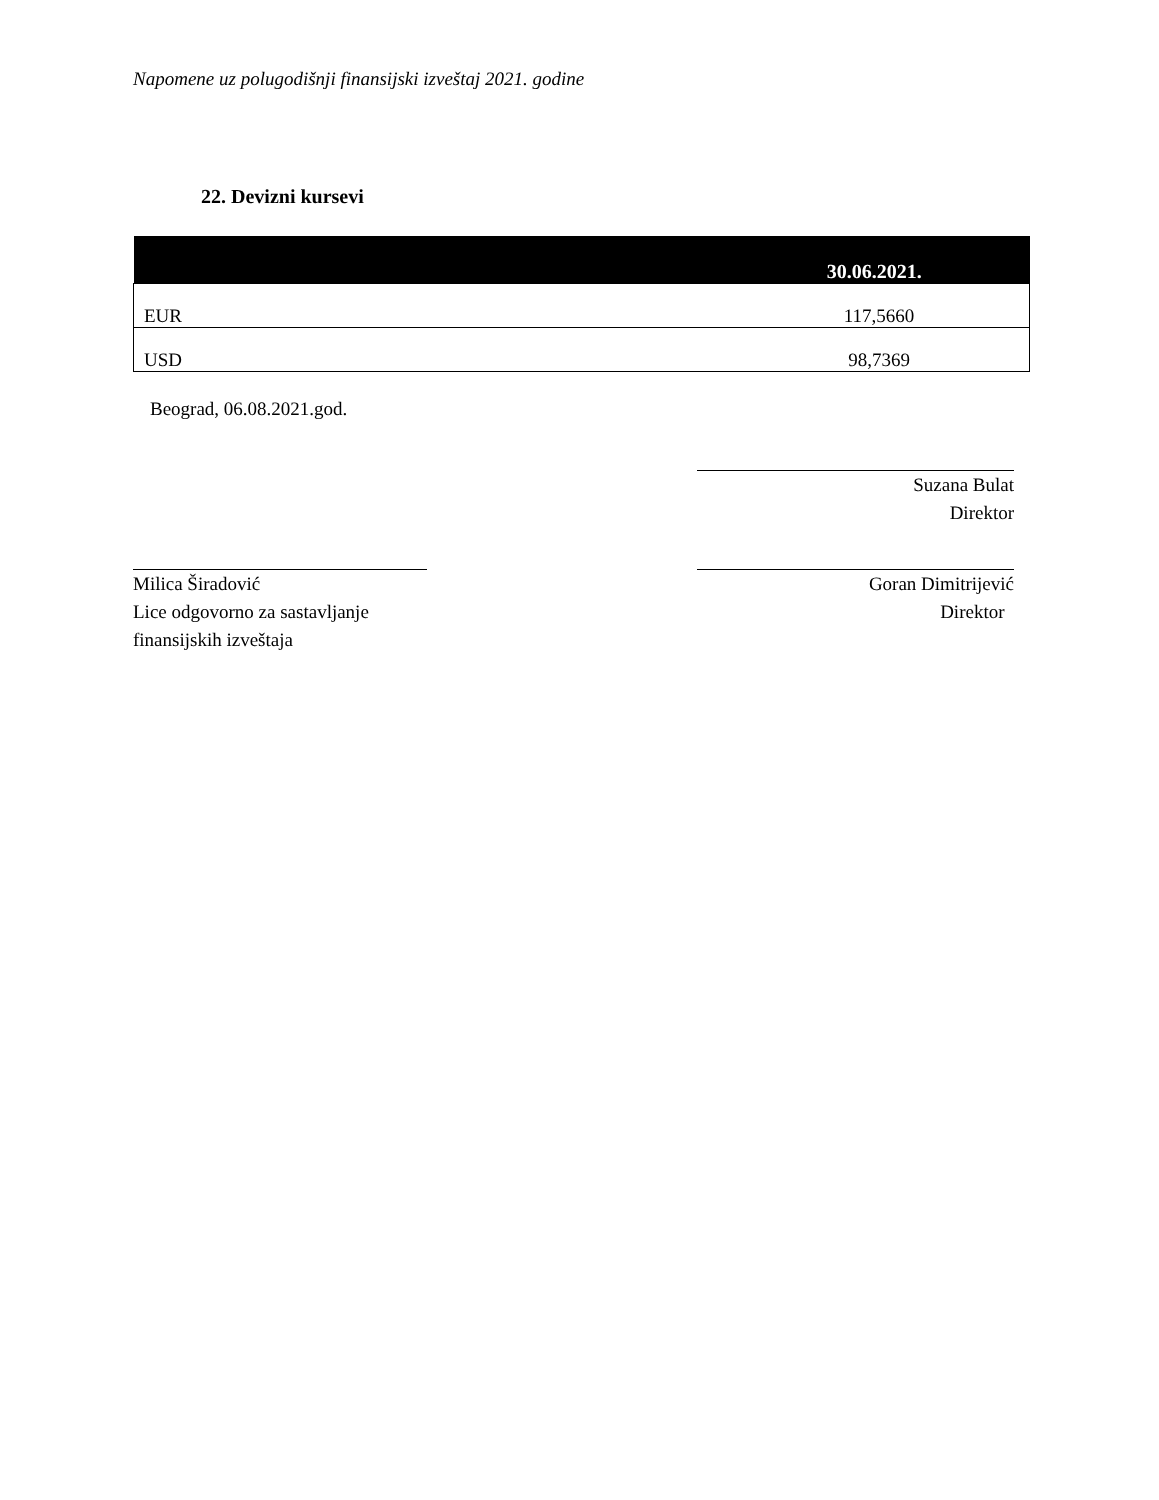Napomene uz polugodišnji finansijski izveštaj 2021. godine
22. Devizni kursevi
| | 30.06.2021. |
| --- | --- |
| EUR | 117,5660 |
| USD | 98,7369 |
Beograd, 06.08.2021.god.
Suzana Bulat
Direktor
Milica Širadović
Lice odgovorno za sastavljanje
finansijskih izveštaja
Goran Dimitrijević
Direktor